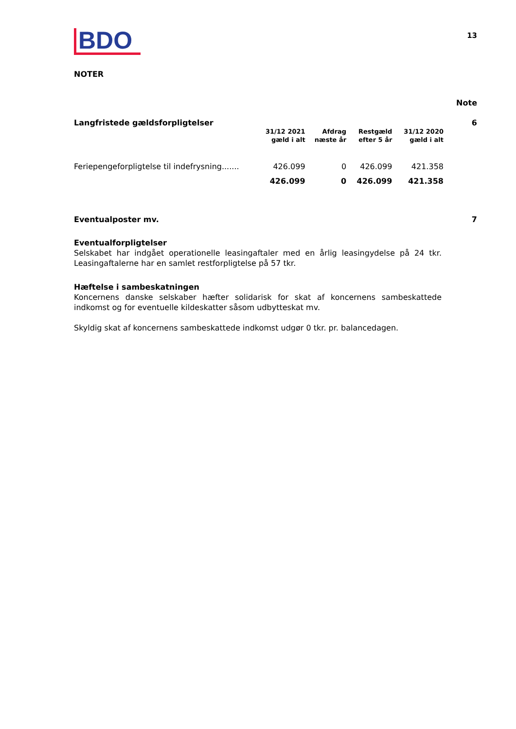BDO
13
NOTER
Note
Langfristede gældsforpligtelser 6
| | 31/12 2021 gæld i alt | Afdrag næste år | Restgæld efter 5 år | 31/12 2020 gæld i alt |
| --- | --- | --- | --- | --- |
| Feriepengeforpligtelse til indefrysning....... | 426.099 | 0 | 426.099 | 421.358 |
| | 426.099 | 0 | 426.099 | 421.358 |
Eventualposter mv. 7
Eventualforpligtelser
Selskabet har indgået operationelle leasingaftaler med en årlig leasingydelse på 24 tkr. Leasingaftalerne har en samlet restforpligtelse på 57 tkr.
Hæftelse i sambeskatningen
Koncernens danske selskaber hæfter solidarisk for skat af koncernens sambeskattede indkomst og for eventuelle kildeskatter såsom udbytteskat mv.
Skyldig skat af koncernens sambeskattede indkomst udgør 0 tkr. pr. balancedagen.